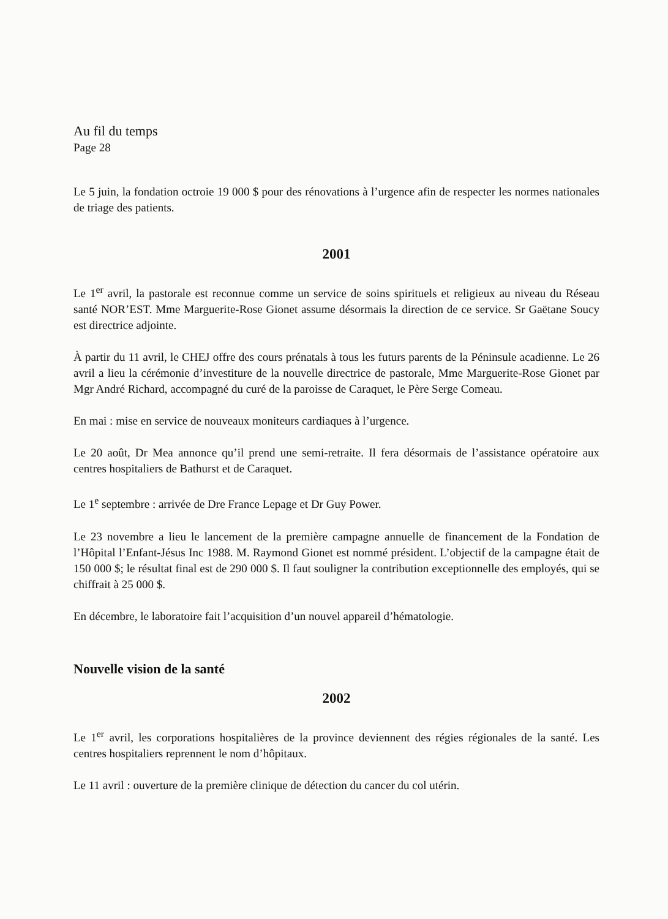Au fil du temps
Page 28
Le 5 juin, la fondation octroie 19 000 $ pour des rénovations à l’urgence afin de respecter les normes nationales de triage des patients.
2001
Le 1<sup>er</sup> avril, la pastorale est reconnue comme un service de soins spirituels et religieux au niveau du Réseau santé NOR’EST. Mme Marguerite-Rose Gionet assume désormais la direction de ce service. Sr Gaëtane Soucy est directrice adjointe.
À partir du 11 avril, le CHEJ offre des cours prénatals à tous les futurs parents de la Péninsule acadienne. Le 26 avril a lieu la cérémonie d’investiture de la nouvelle directrice de pastorale, Mme Marguerite-Rose Gionet par Mgr André Richard, accompagné du curé de la paroisse de Caraquet, le Père Serge Comeau.
En mai : mise en service de nouveaux moniteurs cardiaques à l’urgence.
Le 20 août, Dr Mea annonce qu’il prend une semi-retraite. Il fera désormais de l’assistance opératoire aux centres hospitaliers de Bathurst et de Caraquet.
Le 1<sup>e</sup> septembre : arrivée de Dre France Lepage et Dr Guy Power.
Le 23 novembre a lieu le lancement de la première campagne annuelle de financement de la Fondation de l’Hôpital l’Enfant-Jésus Inc 1988. M. Raymond Gionet est nommé président. L’objectif de la campagne était de 150 000 $; le résultat final est de 290 000 $. Il faut souligner la contribution exceptionnelle des employés, qui se chiffrait à 25 000 $.
En décembre, le laboratoire fait l’acquisition d’un nouvel appareil d’hématologie.
Nouvelle vision de la santé
2002
Le 1<sup>er</sup> avril, les corporations hospitalières de la province deviennent des régies régionales de la santé. Les centres hospitaliers reprennent le nom d’hôpitaux.
Le 11 avril : ouverture de la première clinique de détection du cancer du col utérin.